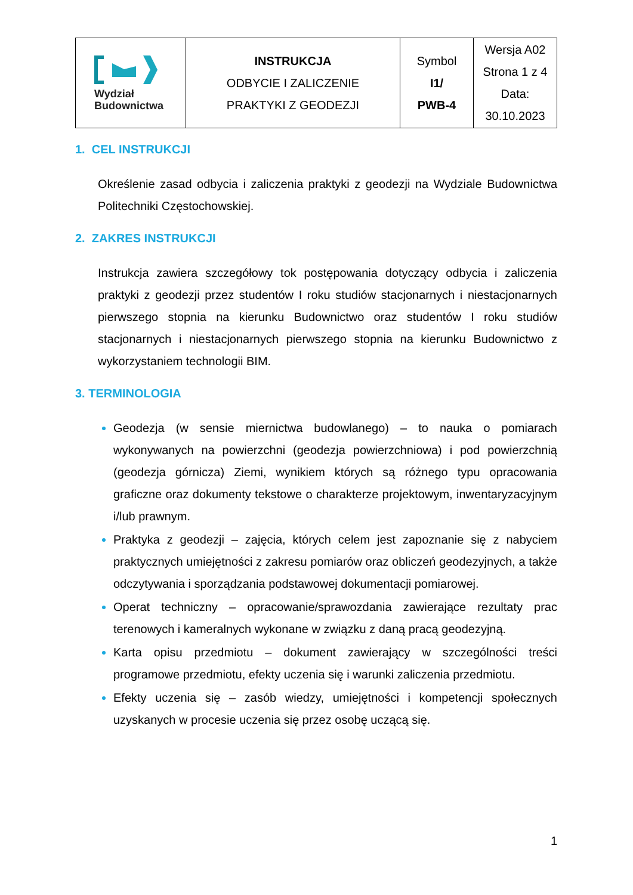| Wydział Budownictwa | INSTRUKCJA ODBYCIE I ZALICZENIE PRAKTYKI Z GEODEZJI | Symbol I1/ PWB-4 | Wersja A02 Strona 1 z 4 Data: 30.10.2023 |
1. CEL INSTRUKCJI
Określenie zasad odbycia i zaliczenia praktyki z geodezji na Wydziale Budownictwa Politechniki Częstochowskiej.
2. ZAKRES INSTRUKCJI
Instrukcja zawiera szczegółowy tok postępowania dotyczący odbycia i zaliczenia praktyki z geodezji przez studentów I roku studiów stacjonarnych i niestacjonarnych pierwszego stopnia na kierunku Budownictwo oraz studentów I roku studiów stacjonarnych i niestacjonarnych pierwszego stopnia na kierunku Budownictwo z wykorzystaniem technologii BIM.
3. TERMINOLOGIA
Geodezja (w sensie miernictwa budowlanego) – to nauka o pomiarach wykonywanych na powierzchni (geodezja powierzchniowa) i pod powierzchnią (geodezja górnicza) Ziemi, wynikiem których są różnego typu opracowania graficzne oraz dokumenty tekstowe o charakterze projektowym, inwentaryzacyjnym i/lub prawnym.
Praktyka z geodezji – zajęcia, których celem jest zapoznanie się z nabyciem praktycznych umiejętności z zakresu pomiarów oraz obliczeń geodezyjnych, a także odczytywania i sporządzania podstawowej dokumentacji pomiarowej.
Operat techniczny – opracowanie/sprawozdania zawierające rezultaty prac terenowych i kameralnych wykonane w związku z daną pracą geodezyjną.
Karta opisu przedmiotu – dokument zawierający w szczególności treści programowe przedmiotu, efekty uczenia się i warunki zaliczenia przedmiotu.
Efekty uczenia się – zasób wiedzy, umiejętności i kompetencji społecznych uzyskanych w procesie uczenia się przez osobę uczącą się.
1